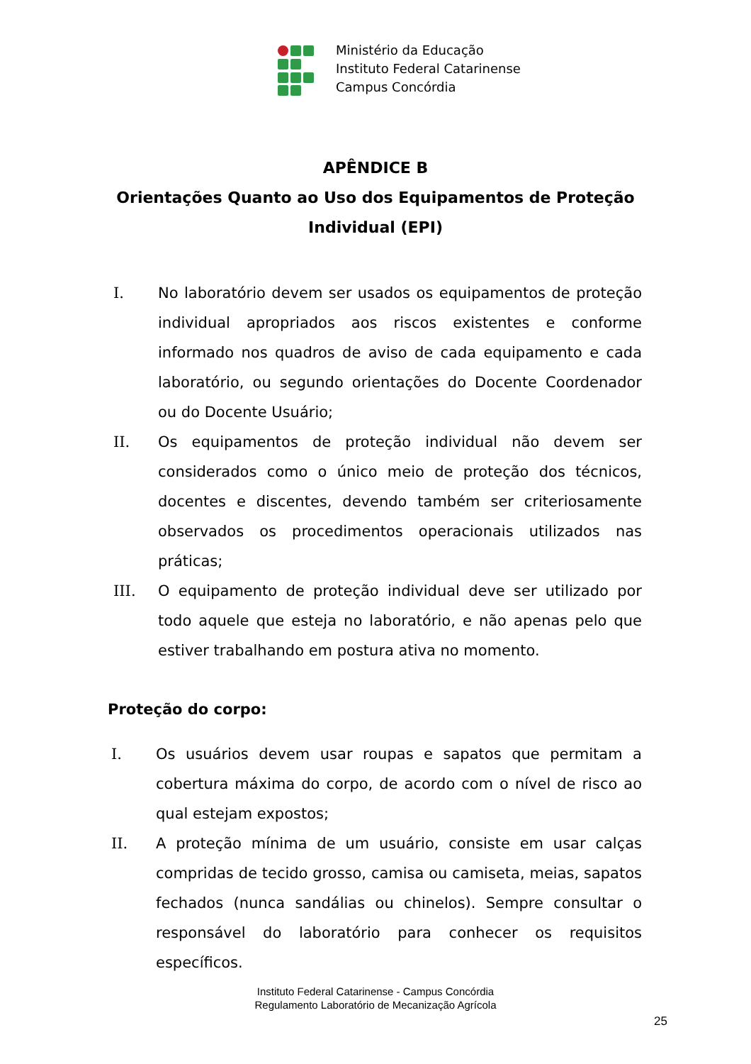Ministério da Educação
Instituto Federal Catarinense
Campus Concórdia
APÊNDICE B
Orientações Quanto ao Uso dos Equipamentos de Proteção
Individual (EPI)
I. No laboratório devem ser usados os equipamentos de proteção individual apropriados aos riscos existentes e conforme informado nos quadros de aviso de cada equipamento e cada laboratório, ou segundo orientações do Docente Coordenador ou do Docente Usuário;
II. Os equipamentos de proteção individual não devem ser considerados como o único meio de proteção dos técnicos, docentes e discentes, devendo também ser criteriosamente observados os procedimentos operacionais utilizados nas práticas;
III. O equipamento de proteção individual deve ser utilizado por todo aquele que esteja no laboratório, e não apenas pelo que estiver trabalhando em postura ativa no momento.
Proteção do corpo:
I. Os usuários devem usar roupas e sapatos que permitam a cobertura máxima do corpo, de acordo com o nível de risco ao qual estejam expostos;
II. A proteção mínima de um usuário, consiste em usar calças compridas de tecido grosso, camisa ou camiseta, meias, sapatos fechados (nunca sandálias ou chinelos). Sempre consultar o responsável do laboratório para conhecer os requisitos específicos.
Instituto Federal Catarinense - Campus Concórdia
Regulamento Laboratório de Mecanização Agrícola
25